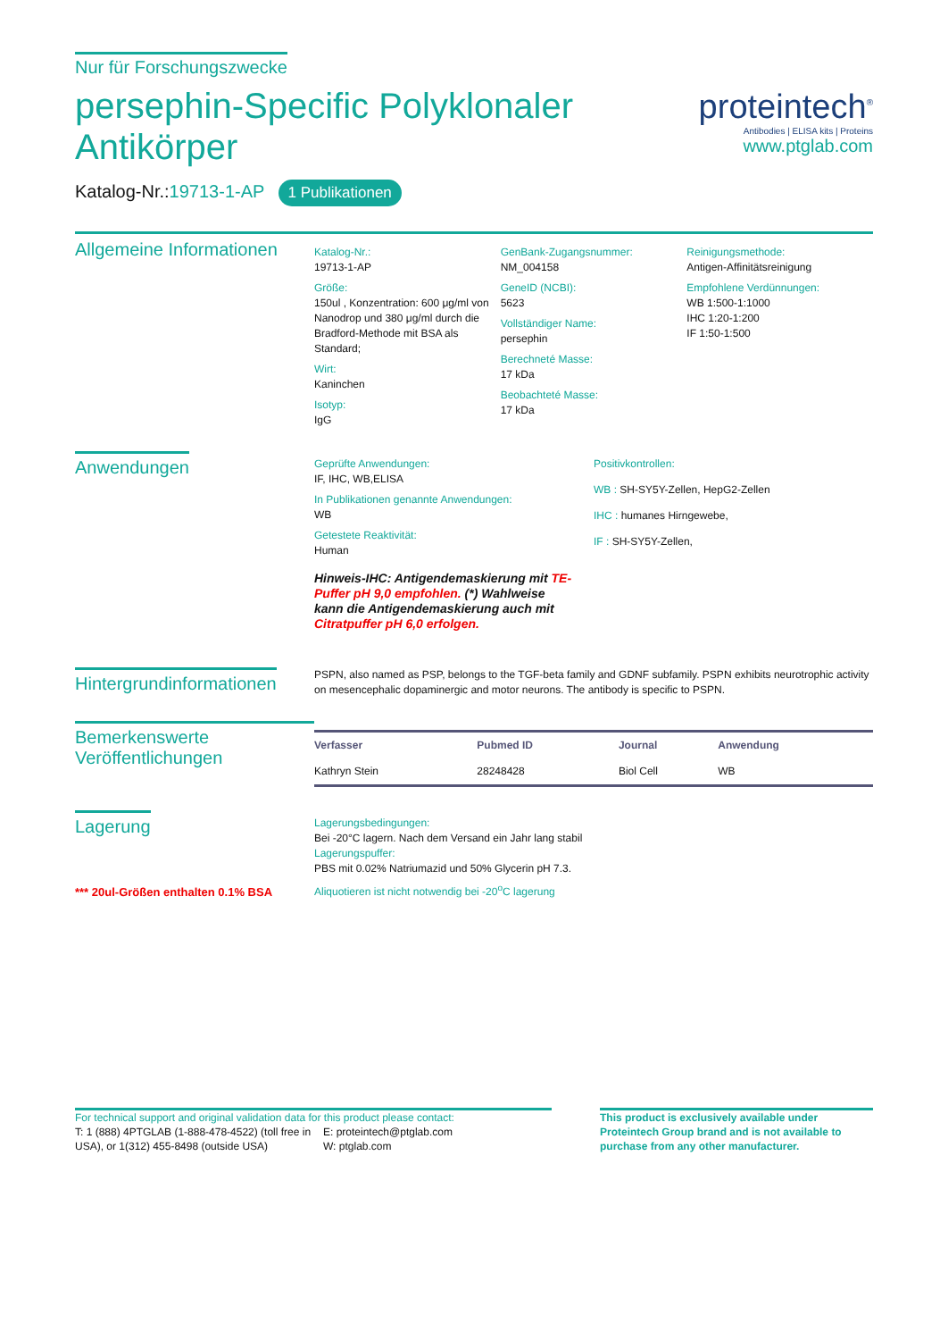Nur für Forschungszwecke
persephin-Specific Polyklonaler Antikörper
Katalog-Nr.:19713-1-AP 1 Publikationen
proteintech<sup>®</sup>
Antibodies | ELISA kits | Proteins
www.ptglab.com
Allgemeine Informationen
Katalog-Nr.:
19713-1-AP
Größe:
150ul , Konzentration: 600 μg/ml von Nanodrop und 380 μg/ml durch die Bradford-Methode mit BSA als Standard;
Wirt:
Kaninchen
Isotyp:
IgG
GenBank-Zugangsnummer:
NM_004158
GeneID (NCBI):
5623
Vollständiger Name:
persephin
Berechneté Masse:
17 kDa
Beobachteté Masse:
17 kDa
Reinigungsmethode:
Antigen-Affinitätsreinigung
Empfohlene Verdünnungen:
WB 1:500-1:1000
IHC 1:20-1:200
IF 1:50-1:500
Anwendungen
Geprüfte Anwendungen:
IF, IHC, WB,ELISA
In Publikationen genannte Anwendungen:
WB
Getestete Reaktivität:
Human
Hinweis-IHC: Antigendemaskierung mit TE-Puffer pH 9,0 empfohlen. (*) Wahlweise kann die Antigendemaskierung auch mit Citratpuffer pH 6,0 erfolgen.
Positivkontrollen:
WB : SH-SY5Y-Zellen, HepG2-Zellen
IHC : humanes Hirngewebe,
IF : SH-SY5Y-Zellen,
Hintergrundinformationen
PSPN, also named as PSP, belongs to the TGF-beta family and GDNF subfamily. PSPN exhibits neurotrophic activity on mesencephalic dopaminergic and motor neurons. The antibody is specific to PSPN.
Bemerkenswerte Veröffentlichungen
| Verfasser | Pubmed ID | Journal | Anwendung |
| --- | --- | --- | --- |
| Kathryn Stein | 28248428 | Biol Cell | WB |
Lagerung
*** 20ul-Größen enthalten 0.1% BSA
Lagerungsbedingungen:
Bei -20°C lagern. Nach dem Versand ein Jahr lang stabil
Lagerungspuffer:
PBS mit 0.02% Natriumazid und 50% Glycerin pH 7.3.
Aliquotieren ist nicht notwendig bei -20<sup>o</sup>C lagerung
For technical support and original validation data for this product please contact:
T: 1 (888) 4PTGLAB (1-888-478-4522) (toll free in USA), or 1(312) 455-8498 (outside USA)
E: proteintech@ptglab.com
W: ptglab.com
This product is exclusively available under Proteintech Group brand and is not available to purchase from any other manufacturer.